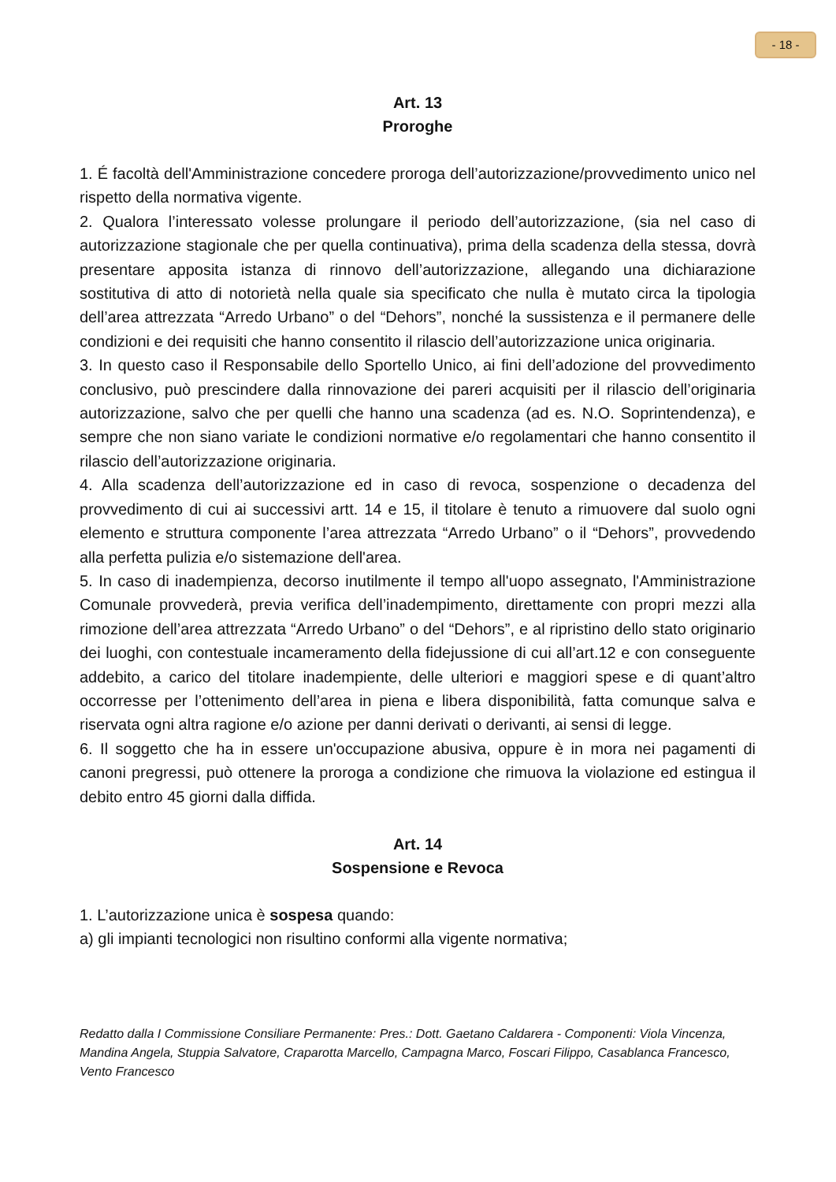- 18 -
Art. 13
Proroghe
1. É facoltà dell'Amministrazione concedere proroga dell’autorizzazione/provvedimento unico nel rispetto della normativa vigente.
2. Qualora l’interessato volesse prolungare il periodo dell’autorizzazione, (sia nel caso di autorizzazione stagionale che per quella continuativa), prima della scadenza della stessa, dovrà presentare apposita istanza di rinnovo dell’autorizzazione, allegando una dichiarazione sostitutiva di atto di notorietà nella quale sia specificato che nulla è mutato circa la tipologia dell’area attrezzata “Arredo Urbano” o del “Dehors”, nonché la sussistenza e il permanere delle condizioni e dei requisiti che hanno consentito il rilascio dell’autorizzazione unica originaria.
3. In questo caso il Responsabile dello Sportello Unico, ai fini dell’adozione del provvedimento conclusivo, può prescindere dalla rinnovazione dei pareri acquisiti per il rilascio dell’originaria autorizzazione, salvo che per quelli che hanno una scadenza (ad es. N.O. Soprintendenza), e sempre che non siano variate le condizioni normative e/o regolamentari che hanno consentito il rilascio dell’autorizzazione originaria.
4. Alla scadenza dell’autorizzazione ed in caso di revoca, sospenzione o decadenza del provvedimento di cui ai successivi artt. 14 e 15, il titolare è tenuto a rimuovere dal suolo ogni elemento e struttura componente l’area attrezzata “Arredo Urbano” o il “Dehors”, provvedendo alla perfetta pulizia e/o sistemazione dell'area.
5. In caso di inadempienza, decorso inutilmente il tempo all'uopo assegnato, l'Amministrazione Comunale provvederà, previa verifica dell’inadempimento, direttamente con propri mezzi alla rimozione dell’area attrezzata “Arredo Urbano” o del “Dehors”, e al ripristino dello stato originario dei luoghi, con contestuale incameramento della fidejussione di cui all’art.12 e con conseguente addebito, a carico del titolare inadempiente, delle ulteriori e maggiori spese e di quant’altro occorresse per l’ottenimento dell’area in piena e libera disponibilità, fatta comunque salva e riservata ogni altra ragione e/o azione per danni derivati o derivanti, ai sensi di legge.
6. Il soggetto che ha in essere un'occupazione abusiva, oppure è in mora nei pagamenti di canoni pregressi, può ottenere la proroga a condizione che rimuova la violazione ed estingua il debito entro 45 giorni dalla diffida.
Art. 14
Sospensione e Revoca
1. L’autorizzazione unica è sospesa quando:
a) gli impianti tecnologici non risultino conformi alla vigente normativa;
Redatto dalla I Commissione Consiliare Permanente: Pres.: Dott. Gaetano Caldarera - Componenti: Viola Vincenza, Mandina Angela, Stuppia Salvatore, Craparotta Marcello, Campagna Marco, Foscari Filippo, Casablanca Francesco, Vento Francesco